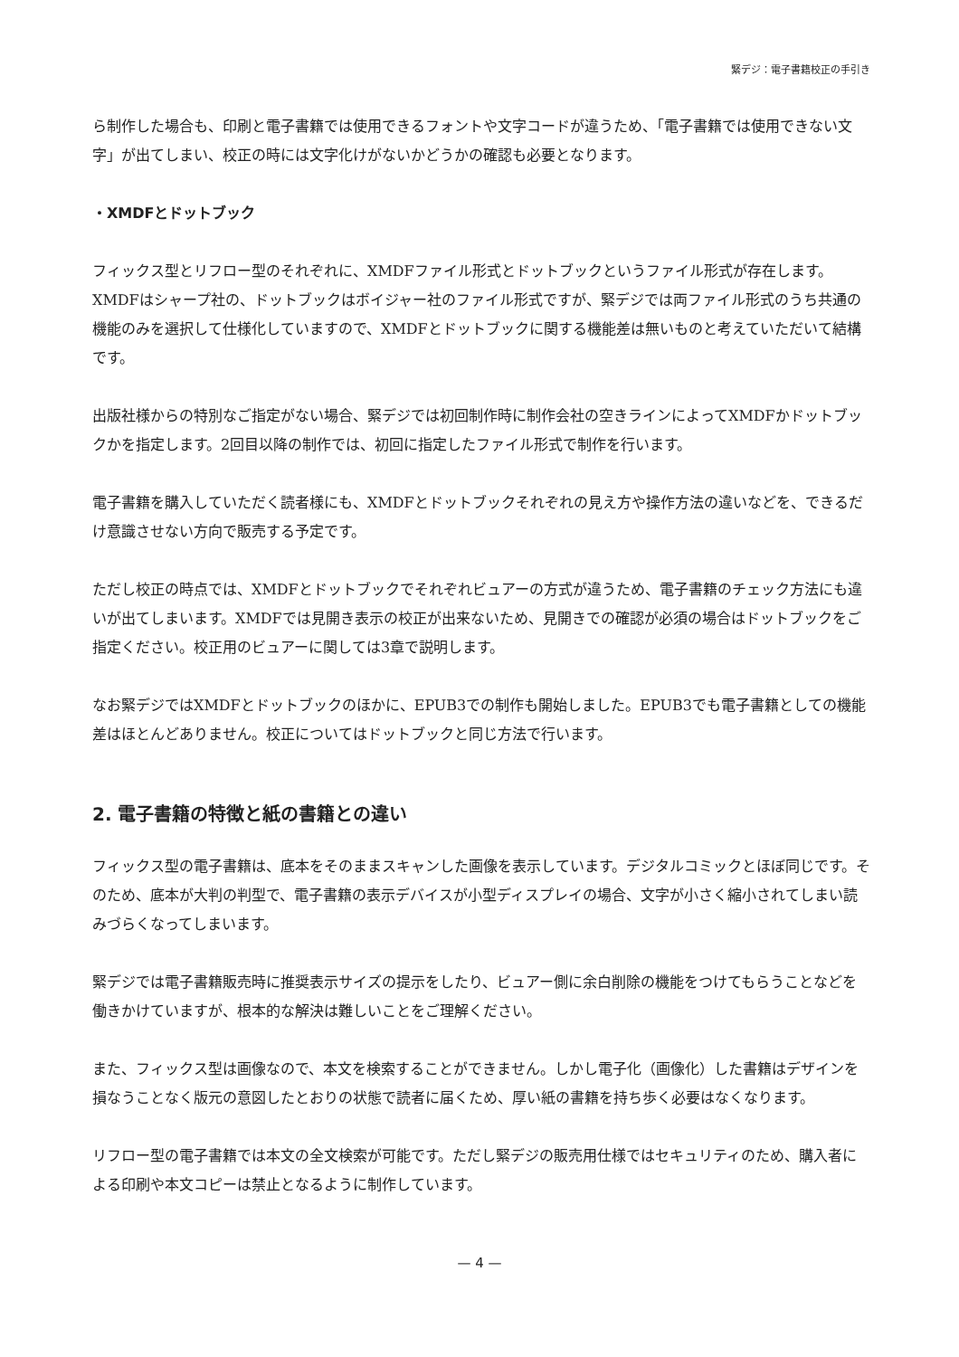緊デジ：電子書籍校正の手引き
ら制作した場合も、印刷と電子書籍では使用できるフォントや文字コードが違うため、「電子書籍では使用できない文字」が出てしまい、校正の時には文字化けがないかどうかの確認も必要となります。
・XMDFとドットブック
フィックス型とリフロー型のそれぞれに、XMDFファイル形式とドットブックというファイル形式が存在します。XMDFはシャープ社の、ドットブックはボイジャー社のファイル形式ですが、緊デジでは両ファイル形式のうち共通の機能のみを選択して仕様化していますので、XMDFとドットブックに関する機能差は無いものと考えていただいて結構です。
出版社様からの特別なご指定がない場合、緊デジでは初回制作時に制作会社の空きラインによってXMDFかドットブックかを指定します。2回目以降の制作では、初回に指定したファイル形式で制作を行います。
電子書籍を購入していただく読者様にも、XMDFとドットブックそれぞれの見え方や操作方法の違いなどを、できるだけ意識させない方向で販売する予定です。
ただし校正の時点では、XMDFとドットブックでそれぞれビュアーの方式が違うため、電子書籍のチェック方法にも違いが出てしまいます。XMDFでは見開き表示の校正が出来ないため、見開きでの確認が必須の場合はドットブックをご指定ください。校正用のビュアーに関しては3章で説明します。
なお緊デジではXMDFとドットブックのほかに、EPUB3での制作も開始しました。EPUB3でも電子書籍としての機能差はほとんどありません。校正についてはドットブックと同じ方法で行います。
2. 電子書籍の特徴と紙の書籍との違い
フィックス型の電子書籍は、底本をそのままスキャンした画像を表示しています。デジタルコミックとほぼ同じです。そのため、底本が大判の判型で、電子書籍の表示デバイスが小型ディスプレイの場合、文字が小さく縮小されてしまい読みづらくなってしまいます。
緊デジでは電子書籍販売時に推奨表示サイズの提示をしたり、ビュアー側に余白削除の機能をつけてもらうことなどを働きかけていますが、根本的な解決は難しいことをご理解ください。
また、フィックス型は画像なので、本文を検索することができません。しかし電子化（画像化）した書籍はデザインを損なうことなく版元の意図したとおりの状態で読者に届くため、厚い紙の書籍を持ち歩く必要はなくなります。
リフロー型の電子書籍では本文の全文検索が可能です。ただし緊デジの販売用仕様ではセキュリティのため、購入者による印刷や本文コピーは禁止となるように制作しています。
— 4 —